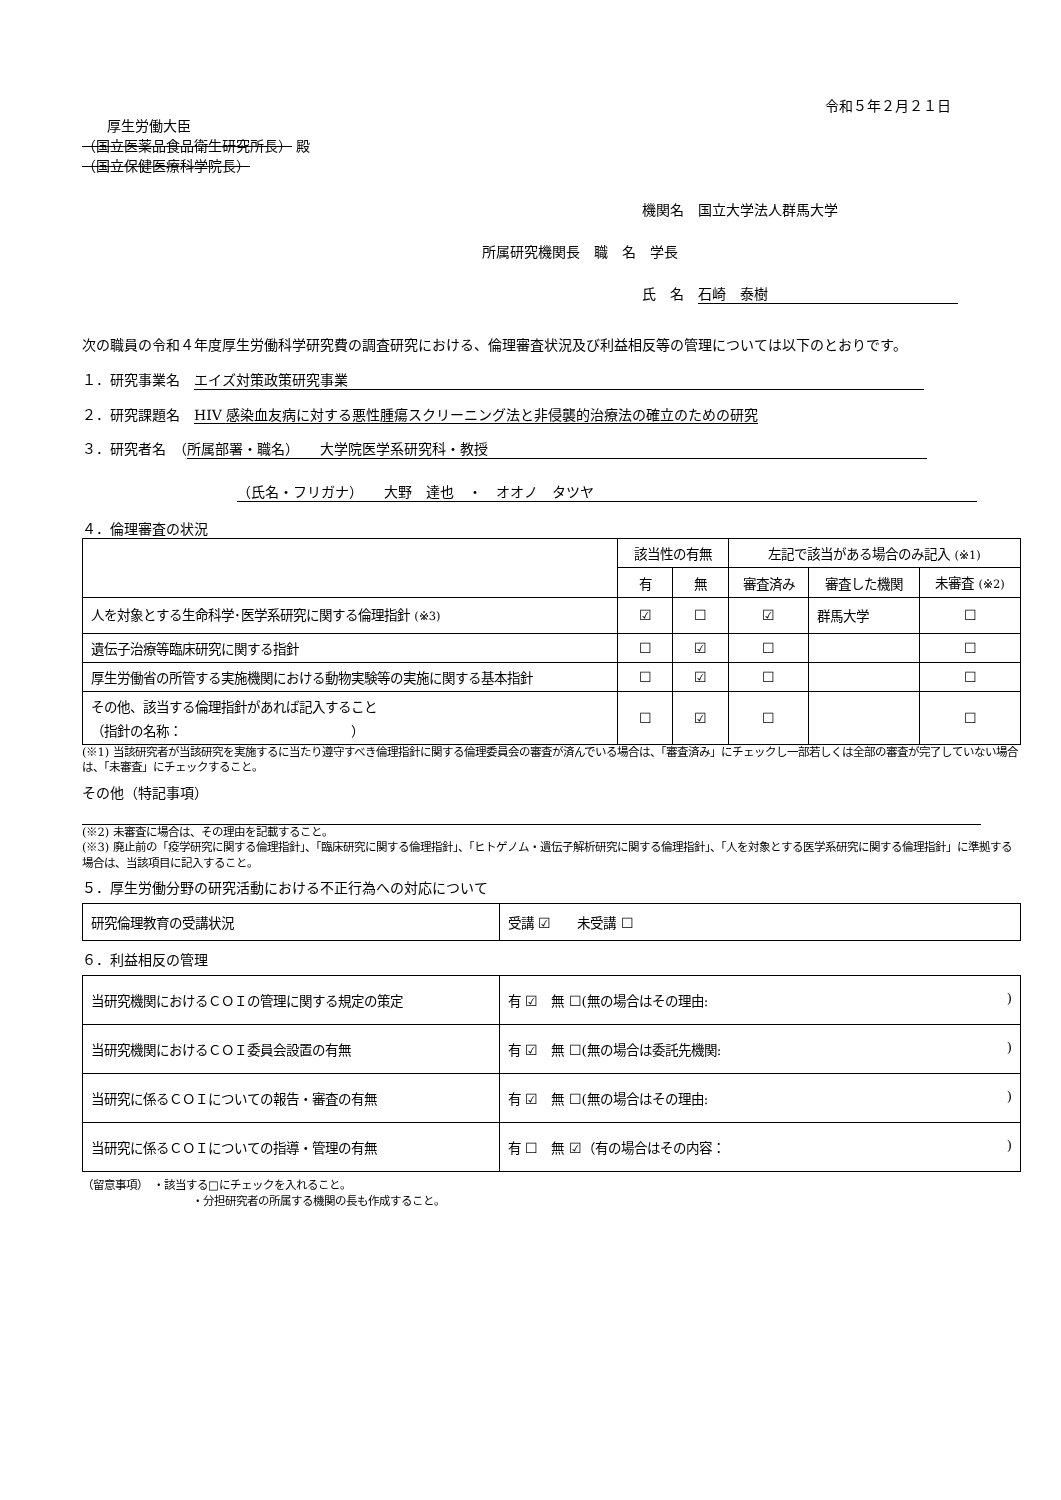令和５年２月２１日
厚生労働大臣
（国立医薬品食品衛生研究所長） 殿
（国立保健医療科学院長）
機関名　国立大学法人群馬大学
所属研究機関長　職　名　学長
氏　名　石崎　泰樹
次の職員の令和４年度厚生労働科学研究費の調査研究における、倫理審査状況及び利益相反等の管理については以下のとおりです。
１．研究事業名　エイズ対策政策研究事業
２．研究課題名　HIV 感染血友病に対する悪性腫瘍スクリーニング法と非侵襲的治療法の確立のための研究
３．研究者名　（ 所属部署・職名）　　大学院医学系研究科・教授
（氏名・フリガナ）　　大野　達也　・　オオノ　タツヤ
４．倫理審査の状況
| | 該当性の有無 | | 左記で該当がある場合のみ記入 (※1) | | |
| --- | --- | --- | --- | --- | --- |
| | 有 | 無 | 審査済み | 審査した機関 | 未審査 (※2) |
| 人を対象とする生命科学･医学系研究に関する倫理指針 (※3) | ☑ | ☐ | ☑ | 群馬大学 | ☐ |
| 遺伝子治療等臨床研究に関する指針 | ☐ | ☑ | ☐ | | ☐ |
| 厚生労働省の所管する実施機関における動物実験等の実施に関する基本指針 | ☐ | ☑ | ☐ | | ☐ |
| その他、該当する倫理指針があれば記入すること （指針の名称： ） | ☐ | ☑ | ☐ | | ☐ |
(※1) 当該研究者が当該研究を実施するに当たり遵守すべき倫理指針に関する倫理委員会の審査が済んでいる場合は、「審査済み」にチェックし一部若しくは全部の審査が完了していない場合は、「未審査」にチェックすること。
その他（特記事項）
(※2) 未審査に場合は、その理由を記載すること。
(※3) 廃止前の「疫学研究に関する倫理指針」、「臨床研究に関する倫理指針」、「ヒトゲノム・遺伝子解析研究に関する倫理指針」、「人を対象とする医学系研究に関する倫理指針」に準拠する場合は、当該項目に記入すること。
５．厚生労働分野の研究活動における不正行為への対応について
| 研究倫理教育の受講状況 | 受講 ☑ 未受講 ☐ |
６．利益相反の管理
| 当研究機関におけるＣＯＩの管理に関する規定の策定 | 有 ☑ 無 ☐(無の場合はその理由: ) |
| 当研究機関におけるＣＯＩ委員会設置の有無 | 有 ☑ 無 ☐(無の場合は委託先機関: ) |
| 当研究に係るＣＯＩについての報告・審査の有無 | 有 ☑ 無 ☐(無の場合はその理由: ) |
| 当研究に係るＣＯＩについての指導・管理の有無 | 有 ☐ 無 ☑（有の場合はその内容： ) |
（留意事項）　・該当する□にチェックを入れること。
・分担研究者の所属する機関の長も作成すること。